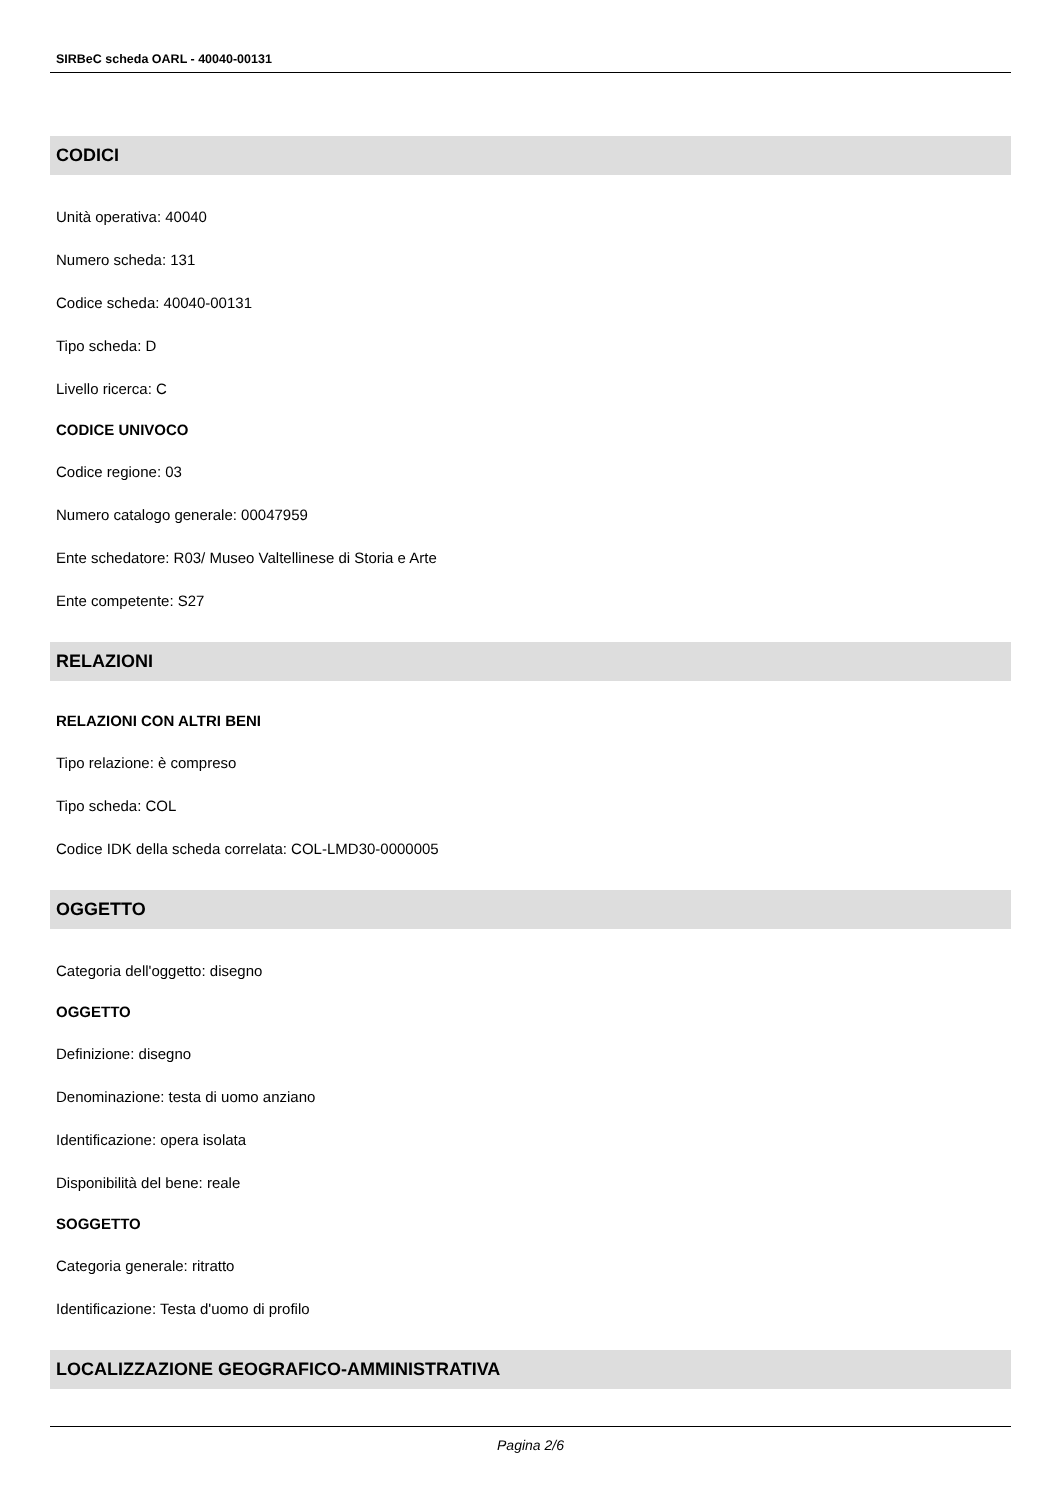SIRBeC scheda OARL - 40040-00131
CODICI
Unità operativa: 40040
Numero scheda: 131
Codice scheda: 40040-00131
Tipo scheda: D
Livello ricerca: C
CODICE UNIVOCO
Codice regione: 03
Numero catalogo generale: 00047959
Ente schedatore: R03/ Museo Valtellinese di Storia e Arte
Ente competente: S27
RELAZIONI
RELAZIONI CON ALTRI BENI
Tipo relazione: è compreso
Tipo scheda: COL
Codice IDK della scheda correlata: COL-LMD30-0000005
OGGETTO
Categoria dell'oggetto: disegno
OGGETTO
Definizione: disegno
Denominazione: testa di uomo anziano
Identificazione: opera isolata
Disponibilità del bene: reale
SOGGETTO
Categoria generale: ritratto
Identificazione: Testa d'uomo di profilo
LOCALIZZAZIONE GEOGRAFICO-AMMINISTRATIVA
Pagina 2/6